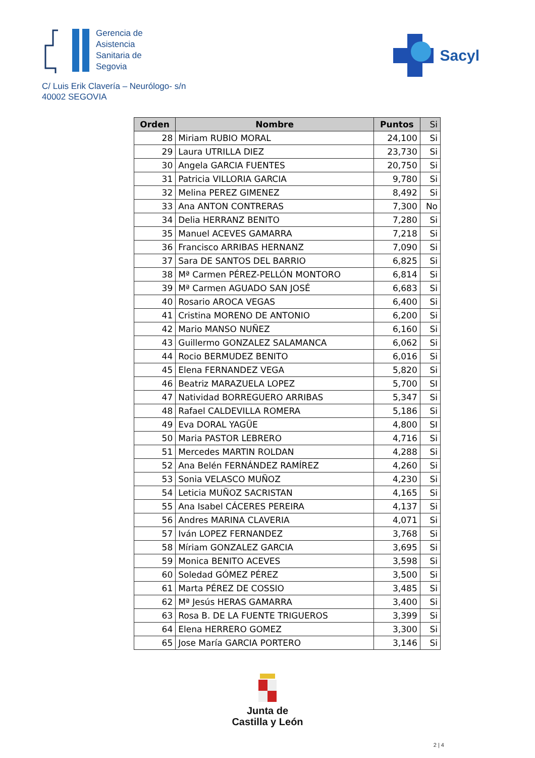Gerencia de
Asistencia
Sanitaria de
Segovia
Sacyl
C/ Luis Erik Clavería – Neurólogo- s/n
40002 SEGOVIA
| Orden | Nombre | Puntos | Si |
| --- | --- | --- | --- |
| 28 | Miriam RUBIO MORAL | 24,100 | Si |
| 29 | Laura UTRILLA DIEZ | 23,730 | Si |
| 30 | Angela GARCIA FUENTES | 20,750 | Si |
| 31 | Patricia VILLORIA GARCIA | 9,780 | Si |
| 32 | Melina PEREZ GIMENEZ | 8,492 | Si |
| 33 | Ana ANTON CONTRERAS | 7,300 | No |
| 34 | Delia HERRANZ BENITO | 7,280 | Si |
| 35 | Manuel ACEVES GAMARRA | 7,218 | Si |
| 36 | Francisco ARRIBAS HERNANZ | 7,090 | Si |
| 37 | Sara DE SANTOS DEL BARRIO | 6,825 | Si |
| 38 | Mª Carmen PÉREZ-PELLÓN MONTORO | 6,814 | Si |
| 39 | Mª Carmen AGUADO SAN JOSÉ | 6,683 | Si |
| 40 | Rosario AROCA VEGAS | 6,400 | Si |
| 41 | Cristina MORENO DE ANTONIO | 6,200 | Si |
| 42 | Mario MANSO NUÑEZ | 6,160 | Si |
| 43 | Guillermo GONZALEZ SALAMANCA | 6,062 | Si |
| 44 | Rocio BERMUDEZ BENITO | 6,016 | Si |
| 45 | Elena FERNANDEZ VEGA | 5,820 | Si |
| 46 | Beatriz MARAZUELA LOPEZ | 5,700 | SI |
| 47 | Natividad BORREGUERO ARRIBAS | 5,347 | Si |
| 48 | Rafael CALDEVILLA ROMERA | 5,186 | Si |
| 49 | Eva DORAL YAGÜE | 4,800 | SI |
| 50 | Maria PASTOR LEBRERO | 4,716 | Si |
| 51 | Mercedes MARTIN ROLDAN | 4,288 | Si |
| 52 | Ana Belén FERNÁNDEZ RAMÍREZ | 4,260 | Si |
| 53 | Sonia VELASCO MUÑOZ | 4,230 | Si |
| 54 | Leticia MUÑOZ SACRISTAN | 4,165 | Si |
| 55 | Ana Isabel CÁCERES PEREIRA | 4,137 | Si |
| 56 | Andres MARINA CLAVERIA | 4,071 | Si |
| 57 | Iván LOPEZ FERNANDEZ | 3,768 | Si |
| 58 | Míriam GONZALEZ GARCIA | 3,695 | Si |
| 59 | Monica BENITO ACEVES | 3,598 | Si |
| 60 | Soledad GÓMEZ PÉREZ | 3,500 | Si |
| 61 | Marta PÉREZ DE COSSIO | 3,485 | Si |
| 62 | Mª Jesús HERAS GAMARRA | 3,400 | Si |
| 63 | Rosa B. DE LA FUENTE TRIGUEROS | 3,399 | Si |
| 64 | Elena HERRERO GOMEZ | 3,300 | Si |
| 65 | Jose María GARCIA PORTERO | 3,146 | Si |
Junta de
Castilla y León
2 | 4